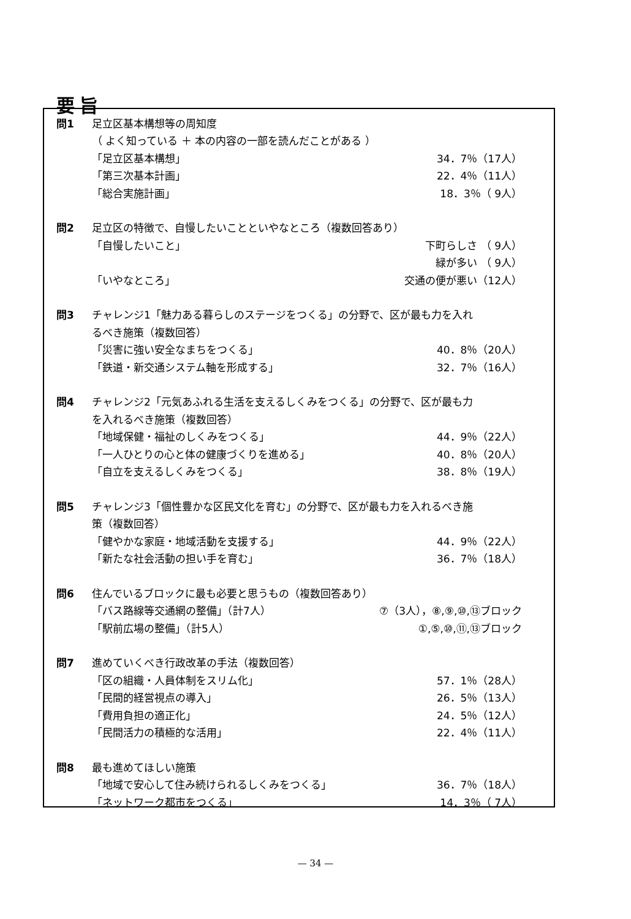要旨
| 問1 | 足立区基本構想等の周知度 | |
| | （ よく知っている ＋ 本の内容の一部を読んだことがある ） | |
| | 「足立区基本構想」 | 34．7％（17人） |
| | 「第三次基本計画」 | 22．4％（11人） |
| | 「総合実施計画」 | 18．3％（ 9人） |
| 問2 | 足立区の特徴で、自慢したいことといやなところ（複数回答あり） | |
| | 「自慢したいこと」 | 下町らしさ （ 9人） |
| | | 緑が多い （ 9人） |
| | 「いやなところ」 | 交通の便が悪い（12人） |
| 問3 | チャレンジ1「魅力ある暮らしのステージをつくる」の分野で、区が最も力を入れ | |
| | るべき施策（複数回答） | |
| | 「災害に強い安全なまちをつくる」 | 40．8％（20人） |
| | 「鉄道・新交通システム軸を形成する」 | 32．7％（16人） |
| 問4 | チャレンジ2「元気あふれる生活を支えるしくみをつくる」の分野で、区が最も力 | |
| | を入れるべき施策（複数回答） | |
| | 「地域保健・福祉のしくみをつくる」 | 44．9％（22人） |
| | 「一人ひとりの心と体の健康づくりを進める」 | 40．8％（20人） |
| | 「自立を支えるしくみをつくる」 | 38．8％（19人） |
| 問5 | チャレンジ3「個性豊かな区民文化を育む」の分野で、区が最も力を入れるべき施 | |
| | 策（複数回答） | |
| | 「健やかな家庭・地域活動を支援する」 | 44．9％（22人） |
| | 「新たな社会活動の担い手を育む」 | 36．7％（18人） |
| 問6 | 住んでいるブロックに最も必要と思うもの（複数回答あり） | |
| | 「バス路線等交通網の整備」（計7人） | ⑦（3人），⑧,⑨,⑩,⑬ブロック |
| | 「駅前広場の整備」（計5人） | ①,⑤,⑩,⑪,⑬ブロック |
| 問7 | 進めていくべき行政改革の手法（複数回答） | |
| | 「区の組織・人員体制をスリム化」 | 57．1％（28人） |
| | 「民間的経営視点の導入」 | 26．5％（13人） |
| | 「費用負担の適正化」 | 24．5％（12人） |
| | 「民間活力の積極的な活用」 | 22．4％（11人） |
| 問8 | 最も進めてほしい施策 | |
| | 「地域で安心して住み続けられるしくみをつくる」 | 36．7％（18人） |
| | 「ネットワーク都市をつくる」 | 14．3％（ 7人） |
— 34 —